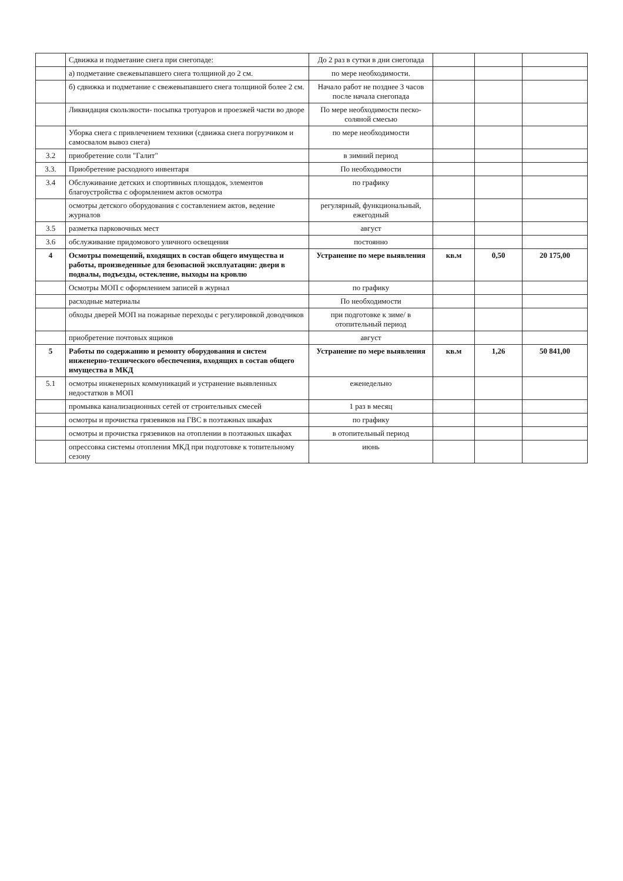| | Сдвижка и подметание снега при снегопаде: | До 2 раз в сутки в дни снегопада | | | |
| | а) подметание свежевыпавшего снега толщиной до 2 см. | по мере необходимости. | | | |
| | б) сдвижка и подметание с свежевыпавшего снега толщиной более 2 см. | Начало работ не позднее 3 часов после начала снегопада | | | |
| | Ликвидация скользкости- посыпка тротуаров и проезжей части во дворе | По мере необходимости песко-соляной смесью | | | |
| | Уборка снега с привлечением техники (сдвижка снега погрузчиком и самосвалом вывоз снега) | по мере необходимости | | | |
| 3.2 | приобретение соли "Галит" | в зимний период | | | |
| 3.3. | Приобретение расходного инвентаря | По необходимости | | | |
| 3.4 | Обслуживание детских и спортивных площадок, элементов благоустройства с оформлением актов осмотра | по графику | | | |
| | осмотры детского оборудования с составлением актов, ведение журналов | регулярный, функциональный, ежегодный | | | |
| 3.5 | разметка парковочных мест | август | | | |
| 3.6 | обслуживание придомового уличного освещения | постоянно | | | |
| 4 | Осмотры помещений, входящих в состав общего имущества и работы, произведенные для безопасной эксплуатации: двери в подвалы, подъезды, остекление, выходы на кровлю | Устранение по мере выявления | кв.м | 0,50 | 20 175,00 |
| | Осмотры МОП с оформлением записей в журнал | по графику | | | |
| | расходные материалы | По необходимости | | | |
| | обходы дверей МОП на пожарные переходы с регулировкой доводчиков | при подготовке к зиме/ в отопительный период | | | |
| | приобретение почтовых ящиков | август | | | |
| 5 | Работы по содержанию и ремонту оборудования и систем инженерно-технического обеспечения, входящих в состав общего имущества в МКД | Устранение по мере выявления | кв.м | 1,26 | 50 841,00 |
| 5.1 | осмотры инженерных коммуникаций и устранение выявленных недостатков в МОП | еженедельно | | | |
| | промывка канализационных сетей от строительных смесей | 1 раз в месяц | | | |
| | осмотры и прочистка грязевиков на ГВС в поэтажных шкафах | по графику | | | |
| | осмотры и прочистка грязевиков на отоплении в поэтажных шкафах | в отопительный период | | | |
| | опрессовка системы отопления МКД при подготовке к топительному сезону | июнь | | | |